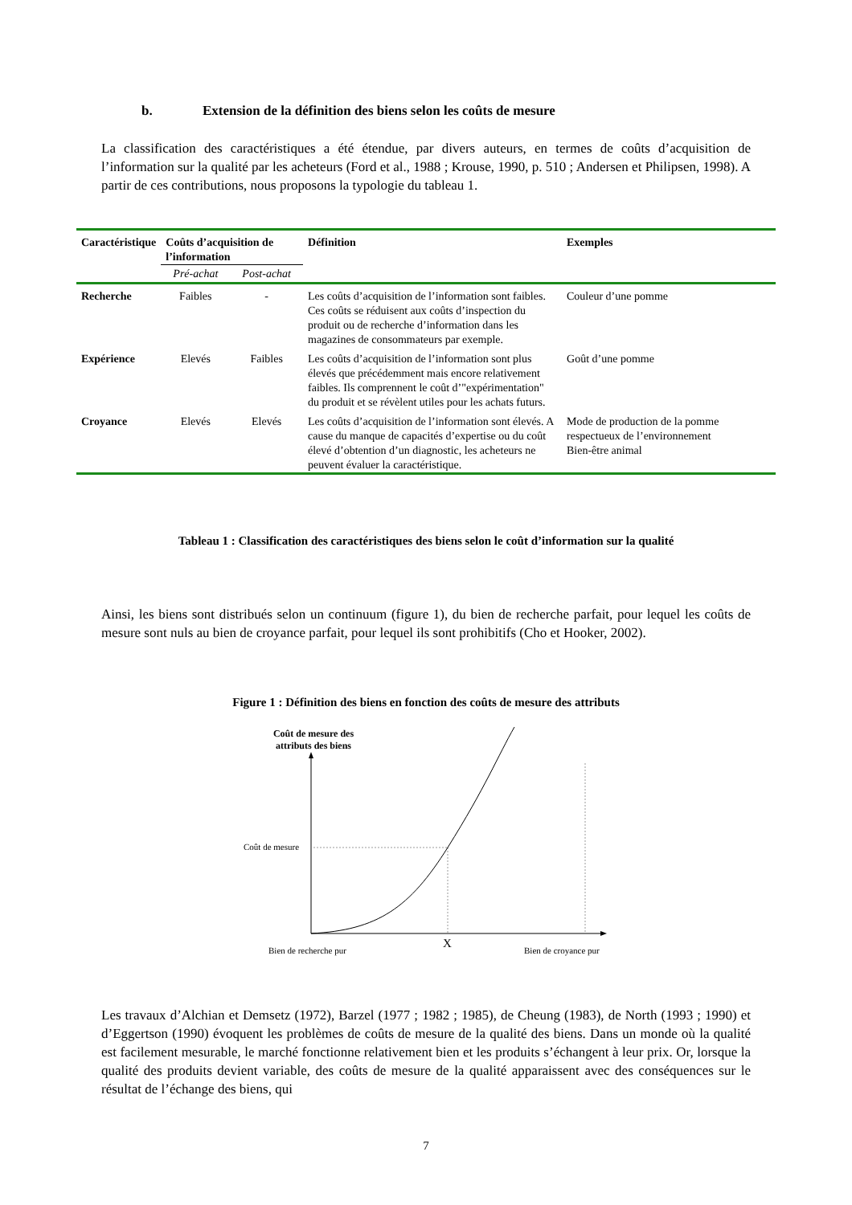b. Extension de la définition des biens selon les coûts de mesure
La classification des caractéristiques a été étendue, par divers auteurs, en termes de coûts d’acquisition de l’information sur la qualité par les acheteurs (Ford et al., 1988 ; Krouse, 1990, p. 510 ; Andersen et Philipsen, 1998). A partir de ces contributions, nous proposons la typologie du tableau 1.
| Caractéristique | Coûts d’acquisition de l’information | | Définition | Exemples |
| --- | --- | --- | --- | --- |
| | Pré-achat | Post-achat | | |
| Recherche | Faibles | - | Les coûts d’acquisition de l’information sont faibles. Ces coûts se réduisent aux coûts d’inspection du produit ou de recherche d’information dans les magazines de consommateurs par exemple. | Couleur d’une pomme |
| Expérience | Elevés | Faibles | Les coûts d’acquisition de l’information sont plus élevés que précédemment mais encore relativement faibles. Ils comprennent le coût d’"expérimentation" du produit et se révèlent utiles pour les achats futurs. | Goût d’une pomme |
| Croyance | Elevés | Elevés | Les coûts d’acquisition de l’information sont élevés. A cause du manque de capacités d’expertise ou du coût élevé d’obtention d’un diagnostic, les acheteurs ne peuvent évaluer la caractéristique. | Mode de production de la pomme respectueux de l’environnement Bien-être animal |
Tableau 1 : Classification des caractéristiques des biens selon le coût d’information sur la qualité
Ainsi, les biens sont distribués selon un continuum (figure 1), du bien de recherche parfait, pour lequel les coûts de mesure sont nuls au bien de croyance parfait, pour lequel ils sont prohibitifs (Cho et Hooker, 2002).
Figure 1 : Définition des biens en fonction des coûts de mesure des attributs
Coût de mesure des attributs des biens
Coût de mesure
Bien de recherche pur X Bien de croyance pur
Les travaux d’Alchian et Demsetz (1972), Barzel (1977 ; 1982 ; 1985), de Cheung (1983), de North (1993 ; 1990) et d’Eggertson (1990) évoquent les problèmes de coûts de mesure de la qualité des biens. Dans un monde où la qualité est facilement mesurable, le marché fonctionne relativement bien et les produits s’échangent à leur prix. Or, lorsque la qualité des produits devient variable, des coûts de mesure de la qualité apparaissent avec des conséquences sur le résultat de l’échange des biens, qui
7